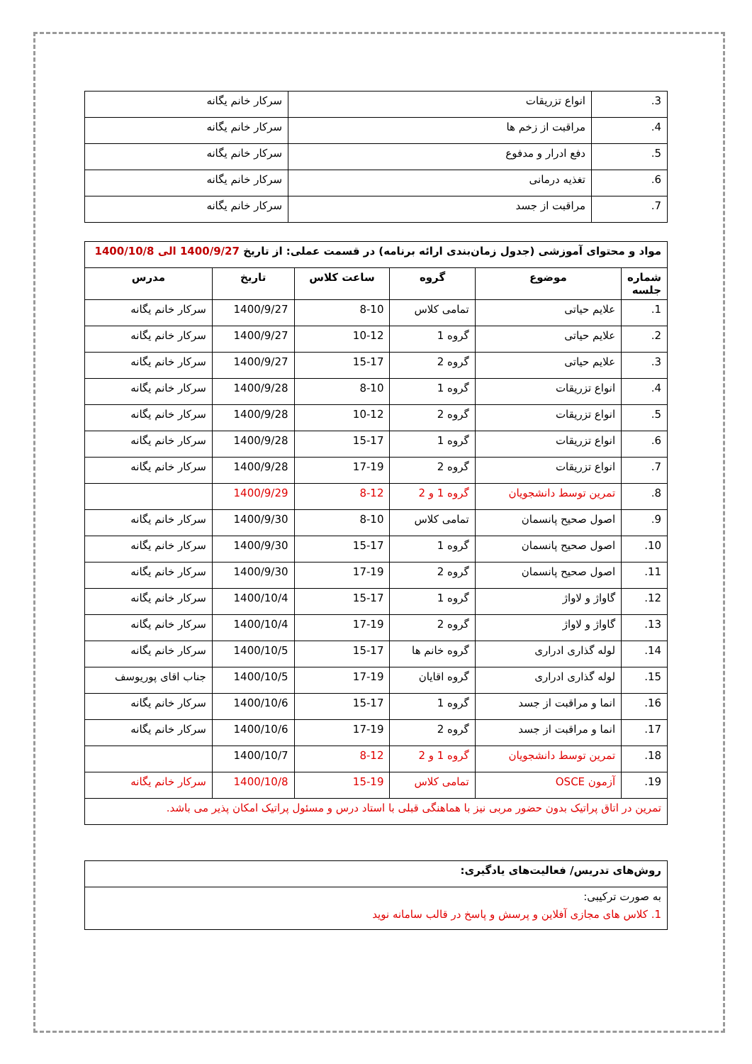| 3. | انواع تزریقات | سرکار خانم یگانه |
| 4. | مراقبت از زخم ها | سرکار خانم یگانه |
| 5. | دفع ادرار و مدفوع | سرکار خانم یگانه |
| 6. | تغذیه درمانی | سرکار خانم یگانه |
| 7. | مراقبت از جسد | سرکار خانم یگانه |
| مواد و محتوای آموزشی (جدول زمان‌بندی ارائه برنامه) در قسمت عملی: از تاریخ 1400/9/27 الی 1400/10/8 | | | | | |
| شماره جلسه | موضوع | گروه | ساعت کلاس | تاریخ | مدرس |
| 1. | علایم حیاتی | تمامی کلاس | 8-10 | 1400/9/27 | سرکار خانم یگانه |
| 2. | علایم حیاتی | گروه 1 | 10-12 | 1400/9/27 | سرکار خانم یگانه |
| 3. | علایم حیاتی | گروه 2 | 15-17 | 1400/9/27 | سرکار خانم یگانه |
| 4. | انواع تزریقات | گروه 1 | 8-10 | 1400/9/28 | سرکار خانم یگانه |
| 5. | انواع تزریقات | گروه 2 | 10-12 | 1400/9/28 | سرکار خانم یگانه |
| 6. | انواع تزریقات | گروه 1 | 15-17 | 1400/9/28 | سرکار خانم یگانه |
| 7. | انواع تزریقات | گروه 2 | 17-19 | 1400/9/28 | سرکار خانم یگانه |
| 8. | تمرین توسط دانشجویان | گروه 1 و 2 | 8-12 | 1400/9/29 | |
| 9. | اصول صحیح پانسمان | تمامی کلاس | 8-10 | 1400/9/30 | سرکار خانم یگانه |
| 10. | اصول صحیح پانسمان | گروه 1 | 15-17 | 1400/9/30 | سرکار خانم یگانه |
| 11. | اصول صحیح پانسمان | گروه 2 | 17-19 | 1400/9/30 | سرکار خانم یگانه |
| 12. | گاواژ و لاواژ | گروه 1 | 15-17 | 1400/10/4 | سرکار خانم یگانه |
| 13. | گاواژ و لاواژ | گروه 2 | 17-19 | 1400/10/4 | سرکار خانم یگانه |
| 14. | لوله گذاری ادراری | گروه خانم ها | 15-17 | 1400/10/5 | سرکار خانم یگانه |
| 15. | لوله گذاری ادراری | گروه اقایان | 17-19 | 1400/10/5 | جناب اقای پوریوسف |
| 16. | انما و مراقبت از جسد | گروه 1 | 15-17 | 1400/10/6 | سرکار خانم یگانه |
| 17. | انما و مراقبت از جسد | گروه 2 | 17-19 | 1400/10/6 | سرکار خانم یگانه |
| 18. | تمرین توسط دانشجویان | گروه 1 و 2 | 8-12 | 1400/10/7 | |
| 19. | آزمون OSCE | تمامی کلاس | 15-19 | 1400/10/8 | سرکار خانم یگانه |
| تمرین در اتاق پراتیک بدون حضور مربی نیز با هماهنگی قبلی با استاد درس و مسئول پراتیک امکان پذیر می باشد. | | | | | |
| روش‌های تدریس/ فعالیت‌های یادگیری: |
| به صورت ترکیبی: 1. کلاس های مجازی آفلاین و پرسش و پاسخ در قالب سامانه نوید |